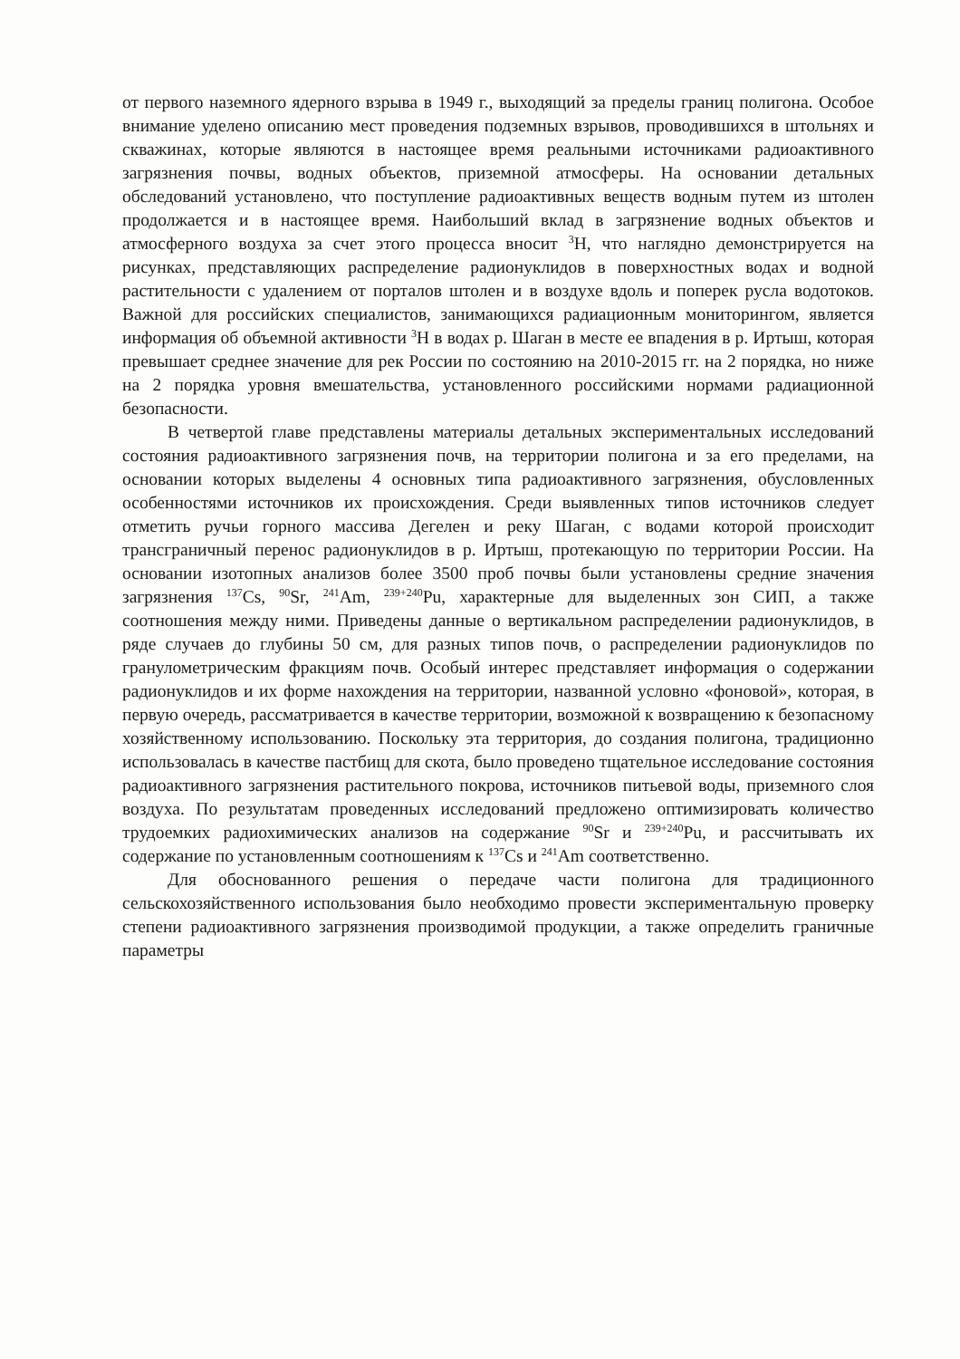от первого наземного ядерного взрыва в 1949 г., выходящий за пределы границ полигона. Особое внимание уделено описанию мест проведения подземных взрывов, проводившихся в штольнях и скважинах, которые являются в настоящее время реальными источниками радиоактивного загрязнения почвы, водных объектов, приземной атмосферы. На основании детальных обследований установлено, что поступление радиоактивных веществ водным путем из штолен продолжается и в настоящее время. Наибольший вклад в загрязнение водных объектов и атмосферного воздуха за счет этого процесса вносит <sup>3</sup>H, что наглядно демонстрируется на рисунках, представляющих распределение радионуклидов в поверхностных водах и водной растительности с удалением от порталов штолен и в воздухе вдоль и поперек русла водотоков. Важной для российских специалистов, занимающихся радиационным мониторингом, является информация об объемной активности <sup>3</sup>H в водах р. Шаган в месте ее впадения в р. Иртыш, которая превышает среднее значение для рек России по состоянию на 2010-2015 гг. на 2 порядка, но ниже на 2 порядка уровня вмешательства, установленного российскими нормами радиационной безопасности.
В четвертой главе представлены материалы детальных экспериментальных исследований состояния радиоактивного загрязнения почв, на территории полигона и за его пределами, на основании которых выделены 4 основных типа радиоактивного загрязнения, обусловленных особенностями источников их происхождения. Среди выявленных типов источников следует отметить ручьи горного массива Дегелен и реку Шаган, с водами которой происходит трансграничный перенос радионуклидов в р. Иртыш, протекающую по территории России. На основании изотопных анализов более 3500 проб почвы были установлены средние значения загрязнения <sup>137</sup>Cs, <sup>90</sup>Sr, <sup>241</sup>Am, <sup>239+240</sup>Pu, характерные для выделенных зон СИП, а также соотношения между ними. Приведены данные о вертикальном распределении радионуклидов, в ряде случаев до глубины 50 см, для разных типов почв, о распределении радионуклидов по гранулометрическим фракциям почв. Особый интерес представляет информация о содержании радионуклидов и их форме нахождения на территории, названной условно «фоновой», которая, в первую очередь, рассматривается в качестве территории, возможной к возвращению к безопасному хозяйственному использованию. Поскольку эта территория, до создания полигона, традиционно использовалась в качестве пастбищ для скота, было проведено тщательное исследование состояния радиоактивного загрязнения растительного покрова, источников питьевой воды, приземного слоя воздуха. По результатам проведенных исследований предложено оптимизировать количество трудоемких радиохимических анализов на содержание <sup>90</sup>Sr и <sup>239+240</sup>Pu, и рассчитывать их содержание по установленным соотношениям к <sup>137</sup>Cs и <sup>241</sup>Am соответственно.
Для обоснованного решения о передаче части полигона для традиционного сельскохозяйственного использования было необходимо провести экспериментальную проверку степени радиоактивного загрязнения производимой продукции, а также определить граничные параметры